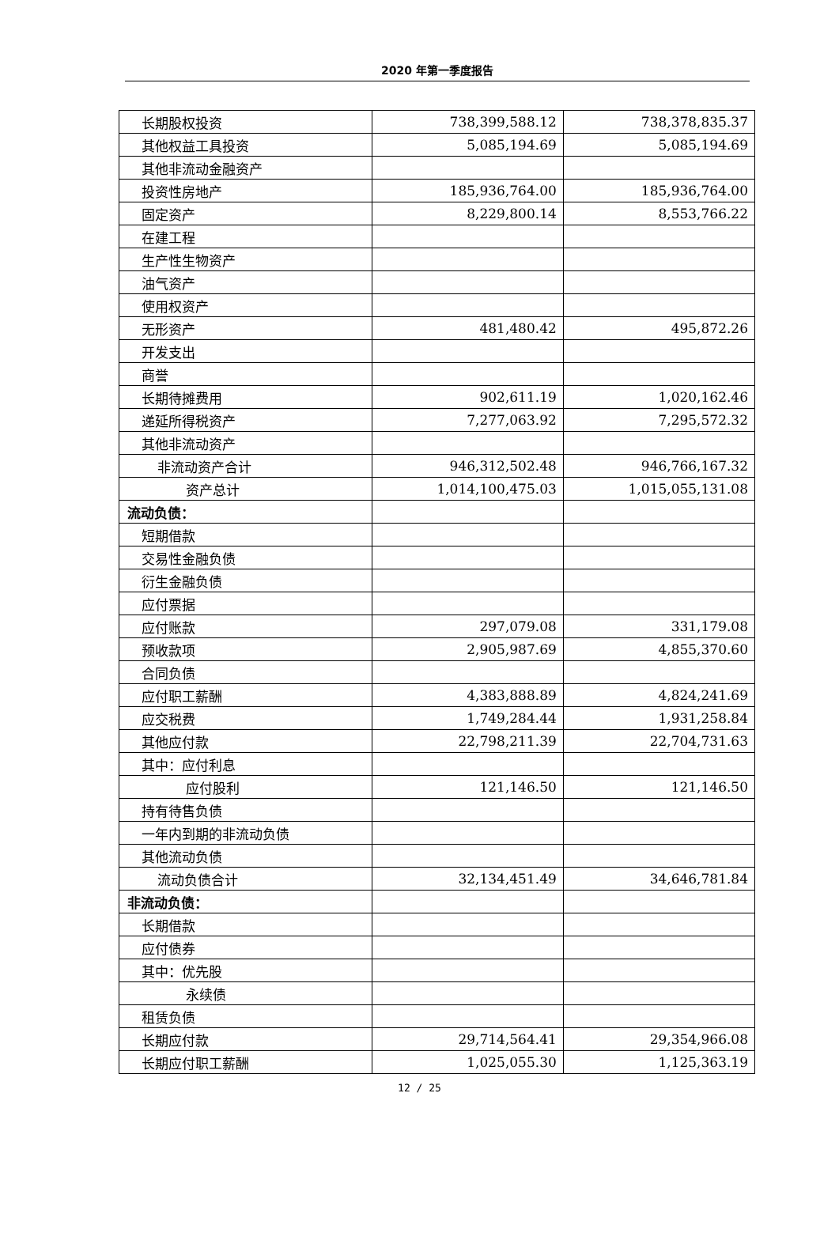2020 年第一季度报告
| 长期股权投资 | 738,399,588.12 | 738,378,835.37 |
| 其他权益工具投资 | 5,085,194.69 | 5,085,194.69 |
| 其他非流动金融资产 | | |
| 投资性房地产 | 185,936,764.00 | 185,936,764.00 |
| 固定资产 | 8,229,800.14 | 8,553,766.22 |
| 在建工程 | | |
| 生产性生物资产 | | |
| 油气资产 | | |
| 使用权资产 | | |
| 无形资产 | 481,480.42 | 495,872.26 |
| 开发支出 | | |
| 商誉 | | |
| 长期待摊费用 | 902,611.19 | 1,020,162.46 |
| 递延所得税资产 | 7,277,063.92 | 7,295,572.32 |
| 其他非流动资产 | | |
| 非流动资产合计 | 946,312,502.48 | 946,766,167.32 |
| 资产总计 | 1,014,100,475.03 | 1,015,055,131.08 |
| 流动负债： | | |
| 短期借款 | | |
| 交易性金融负债 | | |
| 衍生金融负债 | | |
| 应付票据 | | |
| 应付账款 | 297,079.08 | 331,179.08 |
| 预收款项 | 2,905,987.69 | 4,855,370.60 |
| 合同负债 | | |
| 应付职工薪酬 | 4,383,888.89 | 4,824,241.69 |
| 应交税费 | 1,749,284.44 | 1,931,258.84 |
| 其他应付款 | 22,798,211.39 | 22,704,731.63 |
| 其中：应付利息 | | |
| 应付股利 | 121,146.50 | 121,146.50 |
| 持有待售负债 | | |
| 一年内到期的非流动负债 | | |
| 其他流动负债 | | |
| 流动负债合计 | 32,134,451.49 | 34,646,781.84 |
| 非流动负债： | | |
| 长期借款 | | |
| 应付债券 | | |
| 其中：优先股 | | |
| 永续债 | | |
| 租赁负债 | | |
| 长期应付款 | 29,714,564.41 | 29,354,966.08 |
| 长期应付职工薪酬 | 1,025,055.30 | 1,125,363.19 |
12 / 25